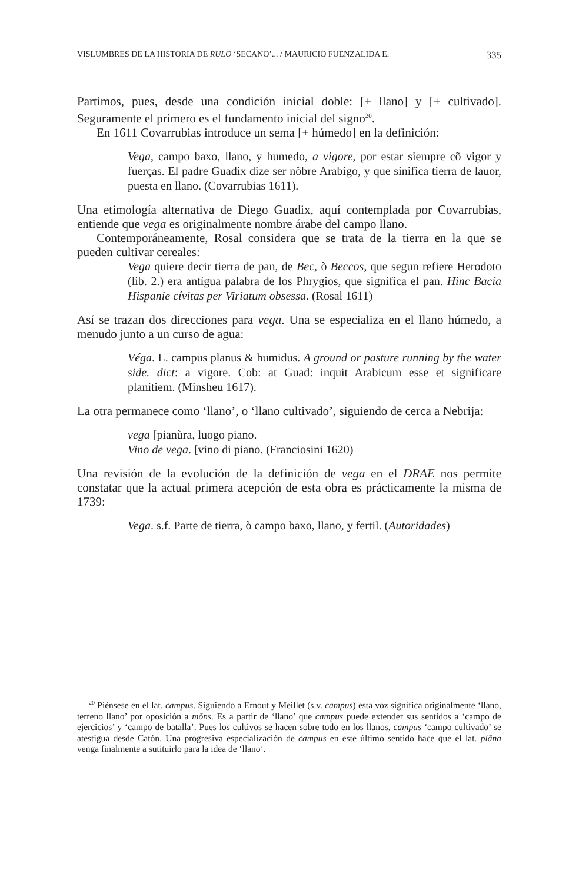VISLUMBRES DE LA HISTORIA DE RULO ‘SECANO’... / MAURICIO FUENZALIDA E. 335
Partimos, pues, desde una condición inicial doble: [+ llano] y [+ cultivado]. Seguramente el primero es el fundamento inicial del signo<sup>20</sup>.
En 1611 Covarrubias introduce un sema [+ húmedo] en la definición:
Vega, campo baxo, llano, y humedo, a vigore, por estar siempre cõ vigor y fuerças. El padre Guadix dize ser nõbre Arabigo, y que sinifica tierra de lauor, puesta en llano. (Covarrubias 1611).
Una etimología alternativa de Diego Guadix, aquí contemplada por Covarrubias, entiende que vega es originalmente nombre árabe del campo llano.
Contemporáneamente, Rosal considera que se trata de la tierra en la que se pueden cultivar cereales:
Vega quiere decir tierra de pan, de Bec, ò Beccos, que segun refiere Herodoto (lib. 2.) era antígua palabra de los Phrygios, que significa el pan. Hinc Bacía Hispanie cívitas per Viriatum obsessa. (Rosal 1611)
Así se trazan dos direcciones para vega. Una se especializa en el llano húmedo, a menudo junto a un curso de agua:
Véga. L. campus planus & humidus. A ground or pasture running by the water side. dict: a vigore. Cob: at Guad: inquit Arabicum esse et significare planitiem. (Minsheu 1617).
La otra permanece como ‘llano’, o ‘llano cultivado’, siguiendo de cerca a Nebrija:
vega [pianùra, luogo piano.
Vino de vega. [vino di piano. (Franciosini 1620)
Una revisión de la evolución de la definición de vega en el DRAE nos permite constatar que la actual primera acepción de esta obra es prácticamente la misma de 1739:
Vega. s.f. Parte de tierra, ò campo baxo, llano, y fertil. (Autoridades)
<sup>20</sup> Piénsese en el lat. campus. Siguiendo a Ernout y Meillet (s.v. campus) esta voz significa originalmente ‘llano, terreno llano’ por oposición a mŏns. Es a partir de ‘llano’ que campus puede extender sus sentidos a ‘campo de ejercicios’ y ‘campo de batalla’. Pues los cultivos se hacen sobre todo en los llanos, campus ‘campo cultivado’ se atestigua desde Catón. Una progresiva especialización de campus en este último sentido hace que el lat. plāna venga finalmente a sutituirlo para la idea de ‘llano’.